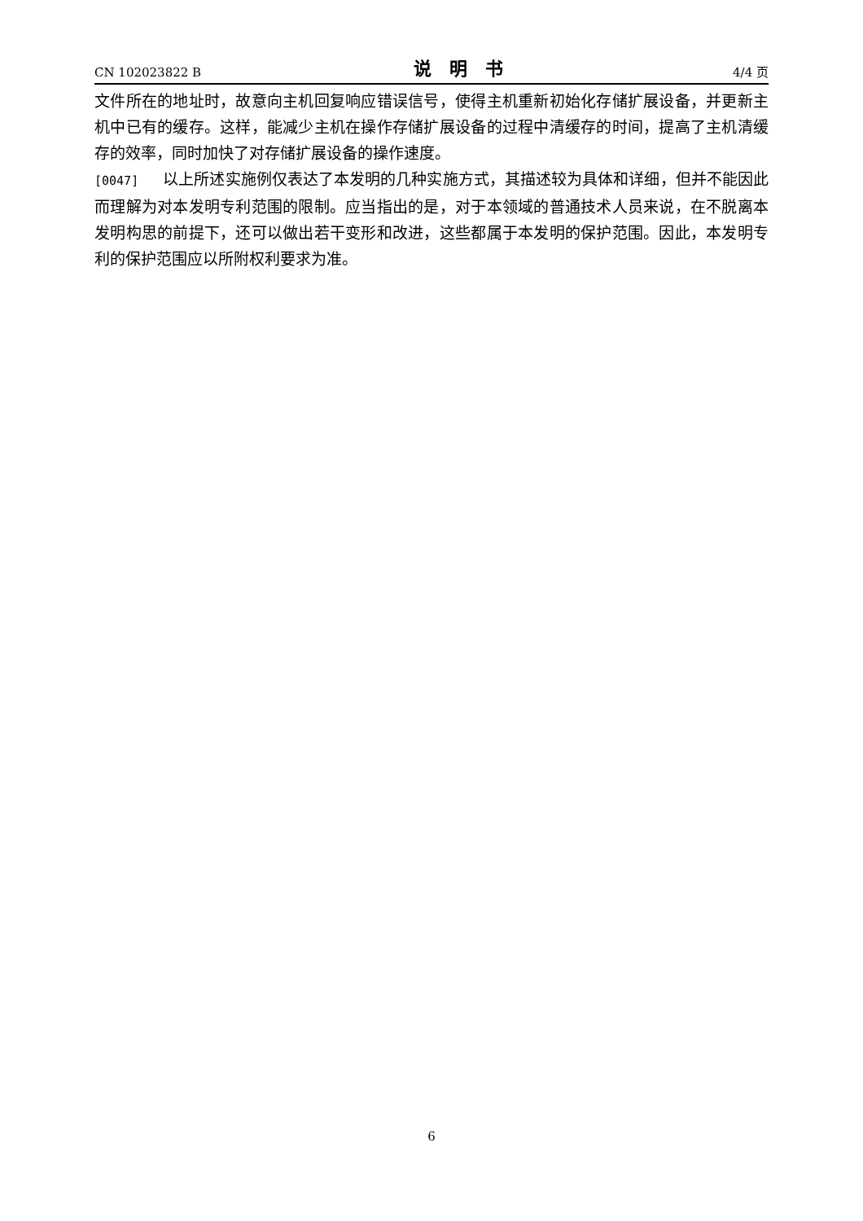CN 102023822 B 说明书 4/4 页
文件所在的地址时，故意向主机回复响应错误信号，使得主机重新初始化存储扩展设备，并更新主机中已有的缓存。这样，能减少主机在操作存储扩展设备的过程中清缓存的时间，提高了主机清缓存的效率，同时加快了对存储扩展设备的操作速度。
[0047] 以上所述实施例仅表达了本发明的几种实施方式，其描述较为具体和详细，但并不能因此而理解为对本发明专利范围的限制。应当指出的是，对于本领域的普通技术人员来说，在不脱离本发明构思的前提下，还可以做出若干变形和改进，这些都属于本发明的保护范围。因此，本发明专利的保护范围应以所附权利要求为准。
6